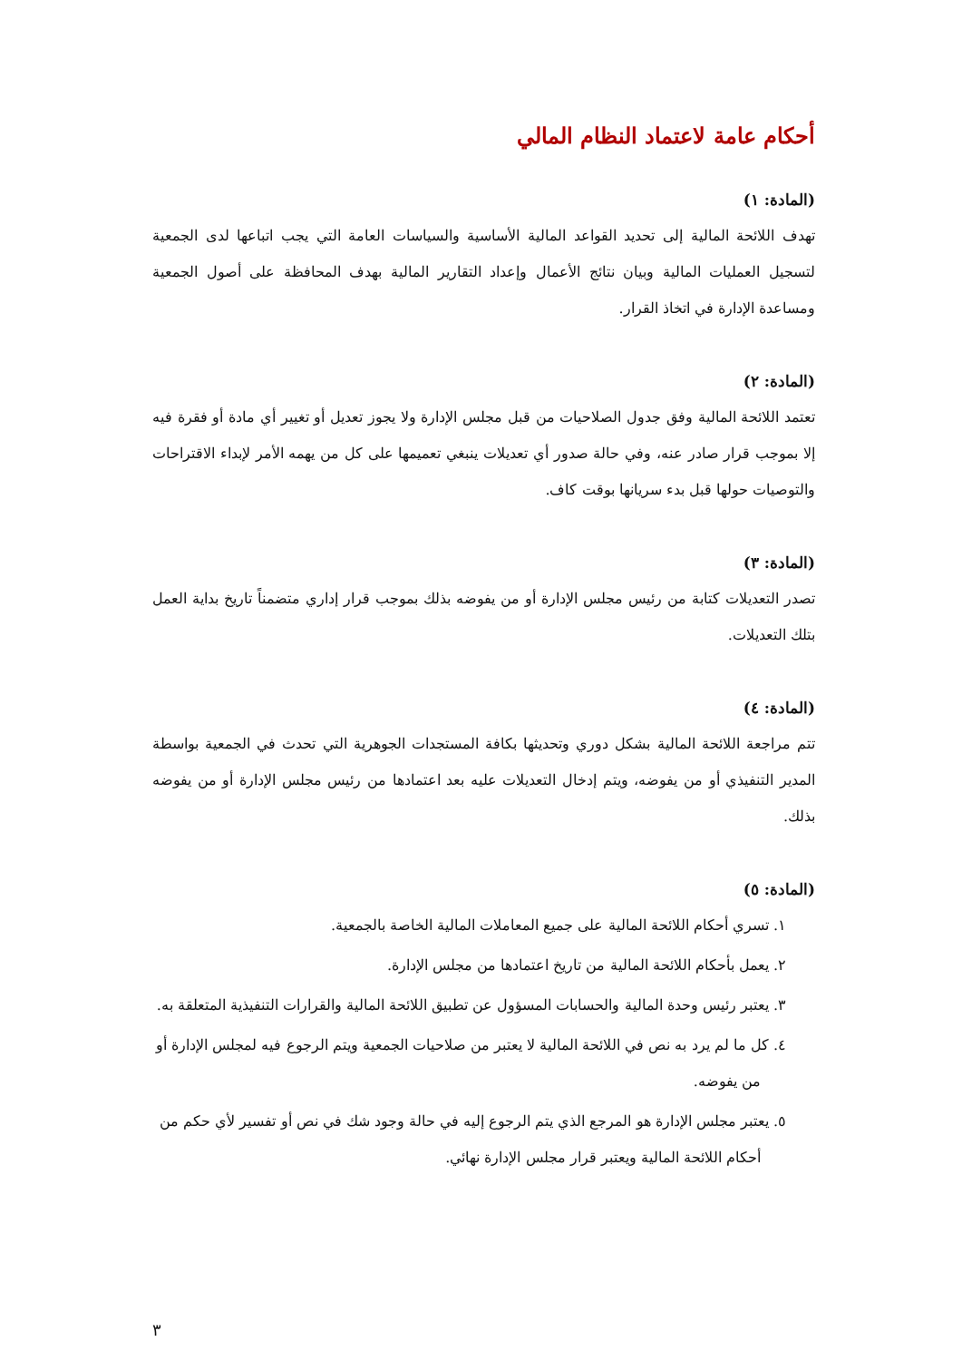أحكام عامة لاعتماد النظام المالي
(المادة: ١)
تهدف اللائحة المالية إلى تحديد القواعد المالية الأساسية والسياسات العامة التي يجب اتباعها لدى الجمعية لتسجيل العمليات المالية وبيان نتائج الأعمال وإعداد التقارير المالية بهدف المحافظة على أصول الجمعية ومساعدة الإدارة في اتخاذ القرار.
(المادة: ٢)
تعتمد اللائحة المالية وفق جدول الصلاحيات من قبل مجلس الإدارة ولا يجوز تعديل أو تغيير أي مادة أو فقرة فيه إلا بموجب قرار صادر عنه، وفي حالة صدور أي تعديلات ينبغي تعميمها على كل من يهمه الأمر لإبداء الاقتراحات والتوصيات حولها قبل بدء سريانها بوقت كاف.
(المادة: ٣)
تصدر التعديلات كتابة من رئيس مجلس الإدارة أو من يفوضه بذلك بموجب قرار إداري متضمناً تاريخ بداية العمل بتلك التعديلات.
(المادة: ٤)
تتم مراجعة اللائحة المالية بشكل دوري وتحديثها بكافة المستجدات الجوهرية التي تحدث في الجمعية بواسطة المدير التنفيذي أو من يفوضه، ويتم إدخال التعديلات عليه بعد اعتمادها من رئيس مجلس الإدارة أو من يفوضه بذلك.
(المادة: ٥)
١. تسري أحكام اللائحة المالية على جميع المعاملات المالية الخاصة بالجمعية.
٢. يعمل بأحكام اللائحة المالية من تاريخ اعتمادها من مجلس الإدارة.
٣. يعتبر رئيس وحدة المالية والحسابات المسؤول عن تطبيق اللائحة المالية والقرارات التنفيذية المتعلقة به.
٤. كل ما لم يرد به نص في اللائحة المالية لا يعتبر من صلاحيات الجمعية ويتم الرجوع فيه لمجلس الإدارة أو من يفوضه.
٥. يعتبر مجلس الإدارة هو المرجع الذي يتم الرجوع إليه في حالة وجود شك في نص أو تفسير لأي حكم من أحكام اللائحة المالية ويعتبر قرار مجلس الإدارة نهائي.
٣